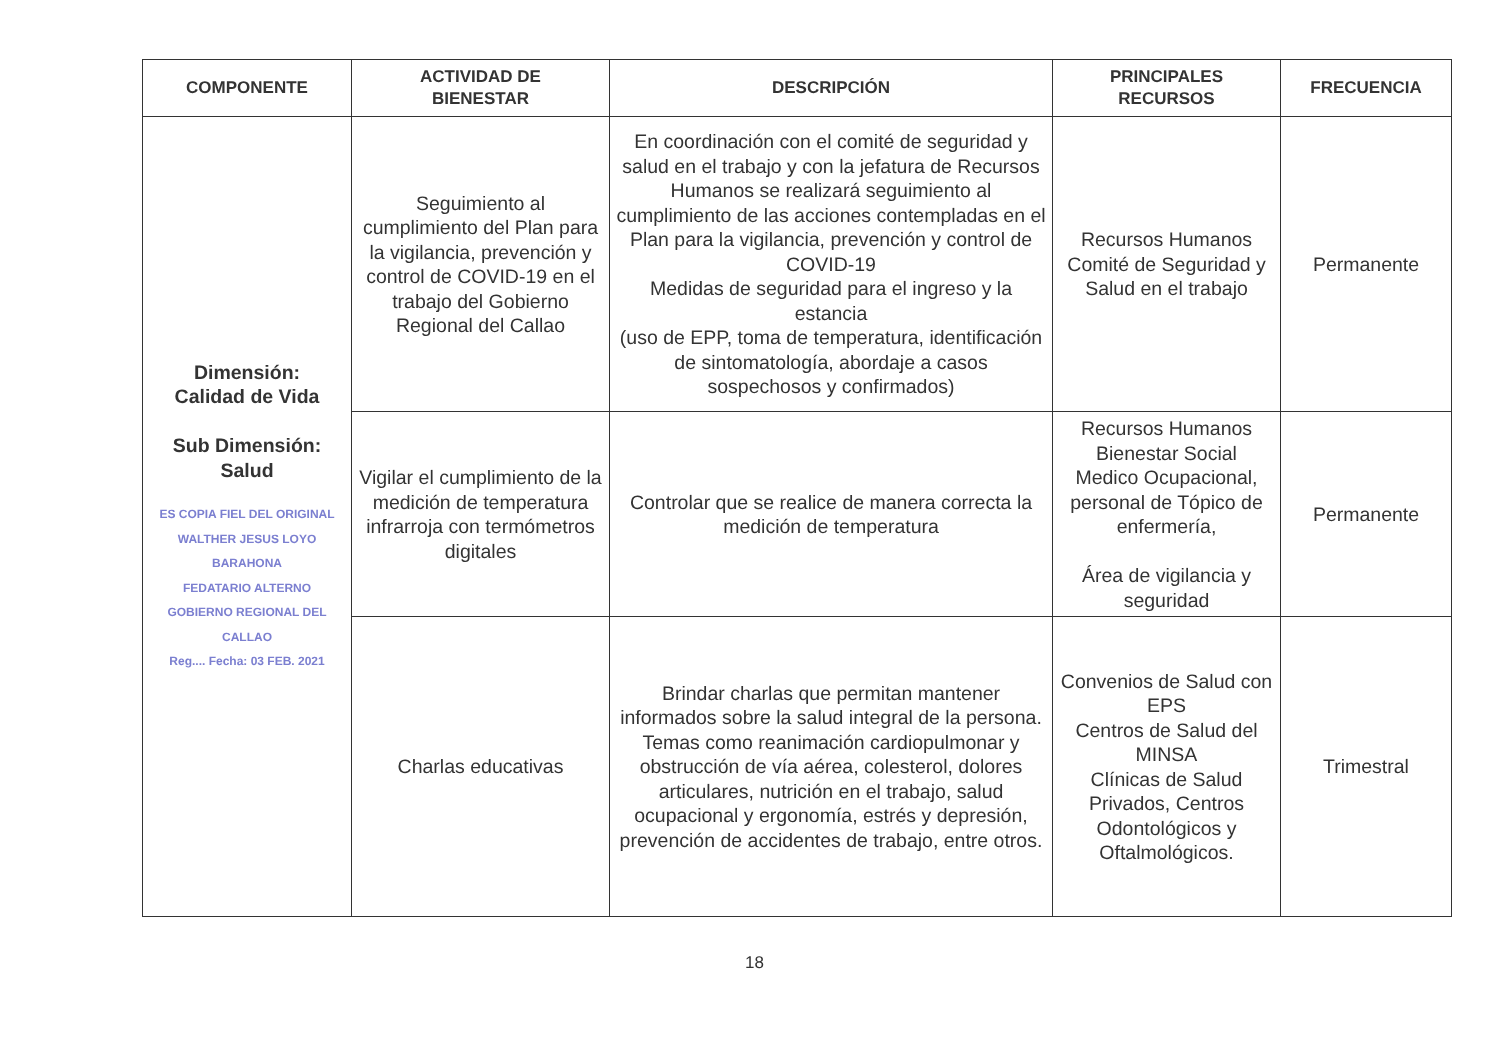| COMPONENTE | ACTIVIDAD DE BIENESTAR | DESCRIPCIÓN | PRINCIPALES RECURSOS | FRECUENCIA |
| --- | --- | --- | --- | --- |
| Dimensión: Calidad de Vida Sub Dimensión: Salud ES COPIA FIEL DEL ORIGINAL WALTHER JESUS LOYO BARAHONA FEDATARIO ALTERNO GOBIERNO REGIONAL DEL CALLAO Reg.... Fecha: 03 FEB. 2021 | Seguimiento al cumplimiento del Plan para la vigilancia, prevención y control de COVID-19 en el trabajo del Gobierno Regional del Callao | En coordinación con el comité de seguridad y salud en el trabajo y con la jefatura de Recursos Humanos se realizará seguimiento al cumplimiento de las acciones contempladas en el Plan para la vigilancia, prevención y control de COVID-19 Medidas de seguridad para el ingreso y la estancia (uso de EPP, toma de temperatura, identificación de sintomatología, abordaje a casos sospechosos y confirmados) | Recursos Humanos Comité de Seguridad y Salud en el trabajo | Permanente |
| | Vigilar el cumplimiento de la medición de temperatura infrarroja con termómetros digitales | Controlar que se realice de manera correcta la medición de temperatura | Recursos Humanos Bienestar Social Medico Ocupacional, personal de Tópico de enfermería, Área de vigilancia y seguridad | Permanente |
| | Charlas educativas | Brindar charlas que permitan mantener informados sobre la salud integral de la persona. Temas como reanimación cardiopulmonar y obstrucción de vía aérea, colesterol, dolores articulares, nutrición en el trabajo, salud ocupacional y ergonomía, estrés y depresión, prevención de accidentes de trabajo, entre otros. | Convenios de Salud con EPS Centros de Salud del MINSA Clínicas de Salud Privados, Centros Odontológicos y Oftalmológicos. | Trimestral |
18